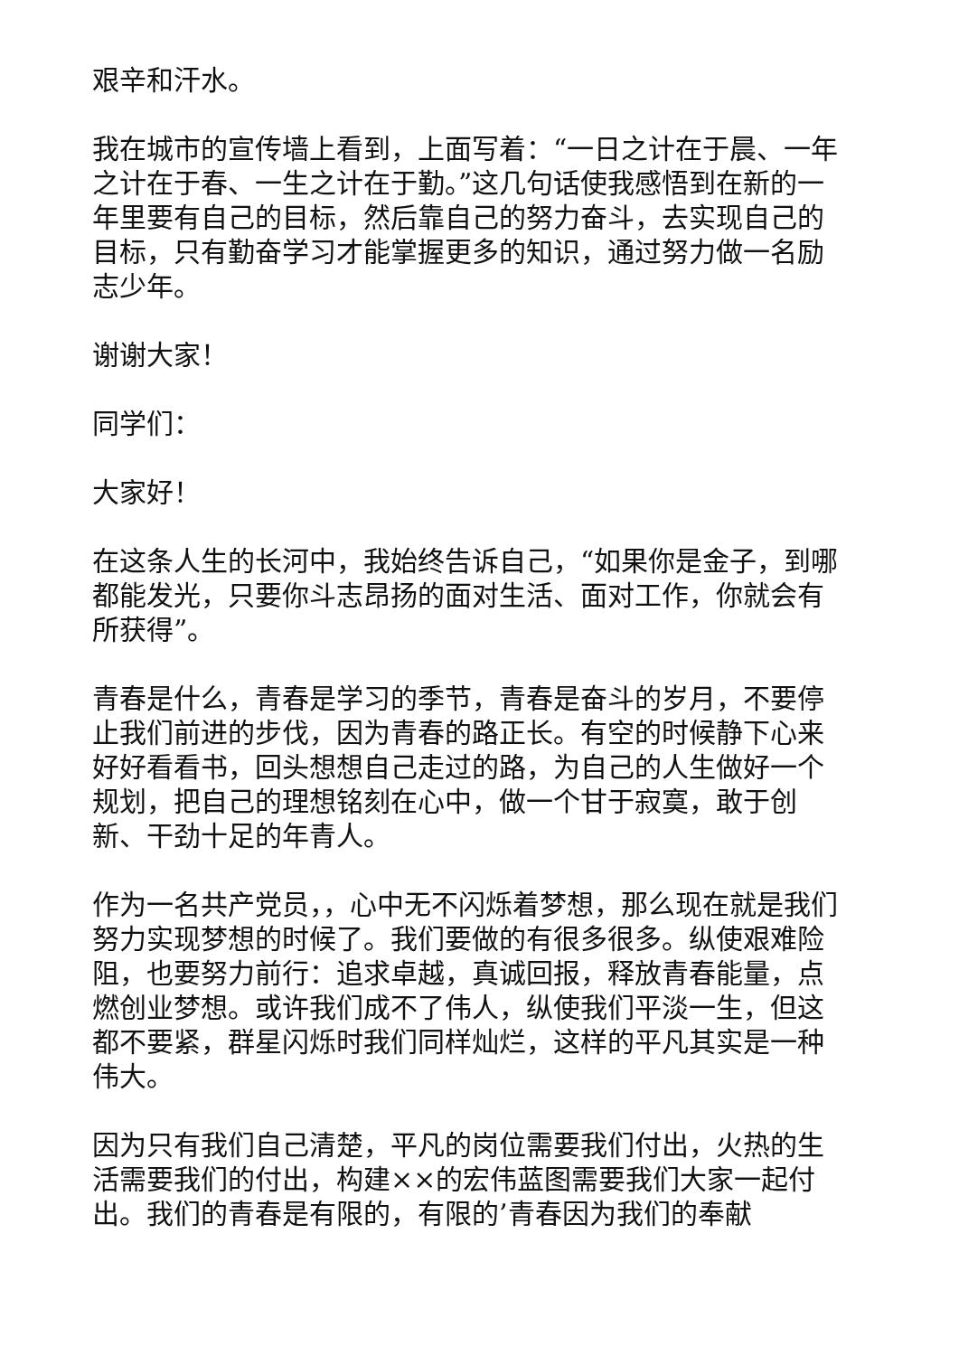艰辛和汗水。
我在城市的宣传墙上看到，上面写着：“一日之计在于晨、一年之计在于春、一生之计在于勤。”这几句话使我感悟到在新的一年里要有自己的目标，然后靠自己的努力奋斗，去实现自己的目标，只有勤奋学习才能掌握更多的知识，通过努力做一名励志少年。
谢谢大家！
同学们：
大家好！
在这条人生的长河中，我始终告诉自己，“如果你是金子，到哪都能发光，只要你斗志昂扬的面对生活、面对工作，你就会有所获得”。
青春是什么，青春是学习的季节，青春是奋斗的岁月，不要停止我们前进的步伐，因为青春的路正长。有空的时候静下心来好好看看书，回头想想自己走过的路，为自己的人生做好一个规划，把自己的理想铭刻在心中，做一个甘于寂寞，敢于创新、干劲十足的年青人。
作为一名共产党员，，心中无不闪烁着梦想，那么现在就是我们努力实现梦想的时候了。我们要做的有很多很多。纵使艰难险阻，也要努力前行：追求卓越，真诚回报，释放青春能量，点燃创业梦想。或许我们成不了伟人，纵使我们平淡一生，但这都不要紧，群星闪烁时我们同样灿烂，这样的平凡其实是一种伟大。
因为只有我们自己清楚，平凡的岗位需要我们付出，火热的生活需要我们的付出，构建××的宏伟蓝图需要我们大家一起付出。我们的青春是有限的，有限的’青春因为我们的奉献